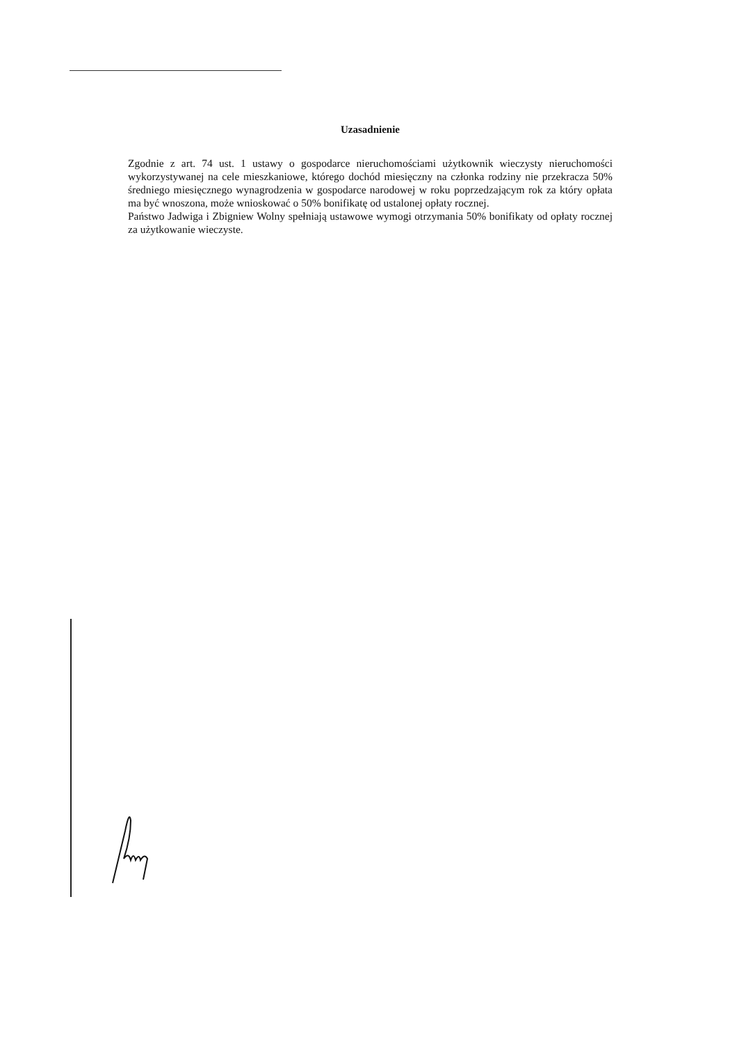Uzasadnienie
Zgodnie z art. 74 ust. 1 ustawy o gospodarce nieruchomościami użytkownik wieczysty nieruchomości wykorzystywanej na cele mieszkaniowe, którego dochód miesięczny na członka rodziny nie przekracza 50% średniego miesięcznego wynagrodzenia w gospodarce narodowej w roku poprzedzającym rok za który opłata ma być wnoszona, może wnioskować o 50% bonifikatę od ustalonej opłaty rocznej.
Państwo Jadwiga i Zbigniew Wolny spełniają ustawowe wymogi otrzymania 50% bonifikaty od opłaty rocznej za użytkowanie wieczyste.